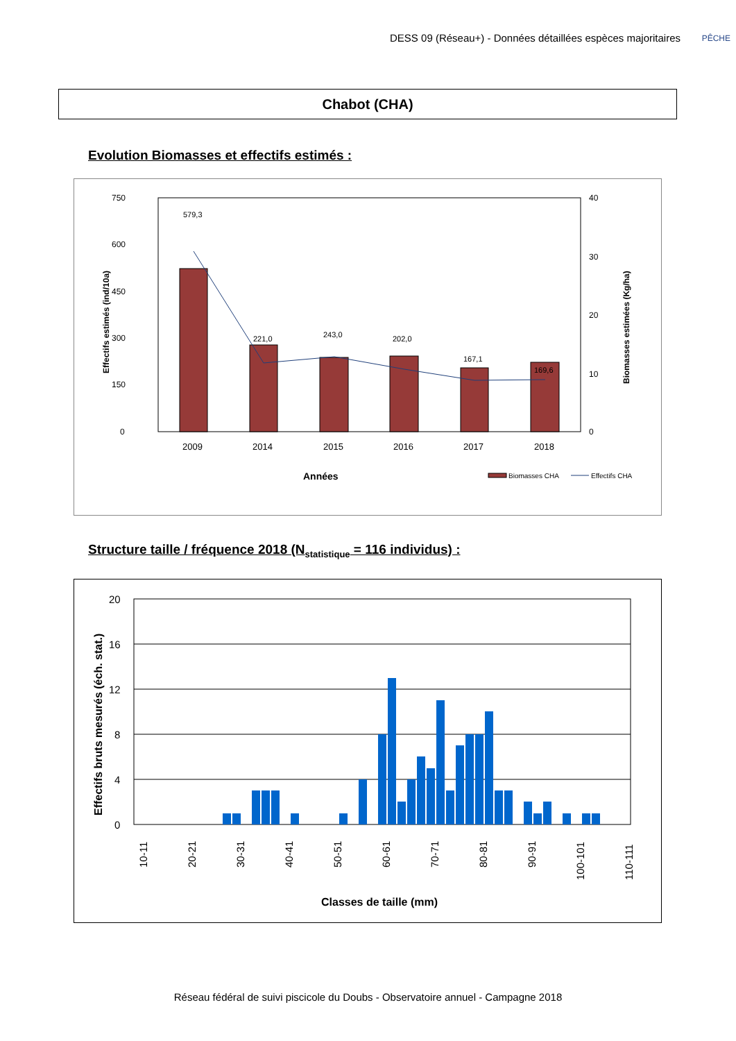DESS 09 (Réseau+) - Données détaillées espèces majoritaires
PÊCHE
Chabot (CHA)
Evolution Biomasses et effectifs estimés :
750
600
450
300
150
0
40
30
20
10
0
579,3
221,0
243,0
202,0
167,1
169,6
2009
2014
2015
2016
2017
2018
Années
Biomasses CHA
Effectifs CHA
Effectifs estimés (ind/10a)
Biomasses estimées (Kg/ha)
Structure taille / fréquence 2018 (N<sub>statistique</sub> = 116 individus) :
20
16
12
8
4
0
10-11
20-21
30-31
40-41
50-51
60-61
70-71
80-81
90-91
100-101
110-111
Classes de taille (mm)
Effectifs bruts mesurés (éch. stat.)
Réseau fédéral de suivi piscicole du Doubs - Observatoire annuel - Campagne 2018